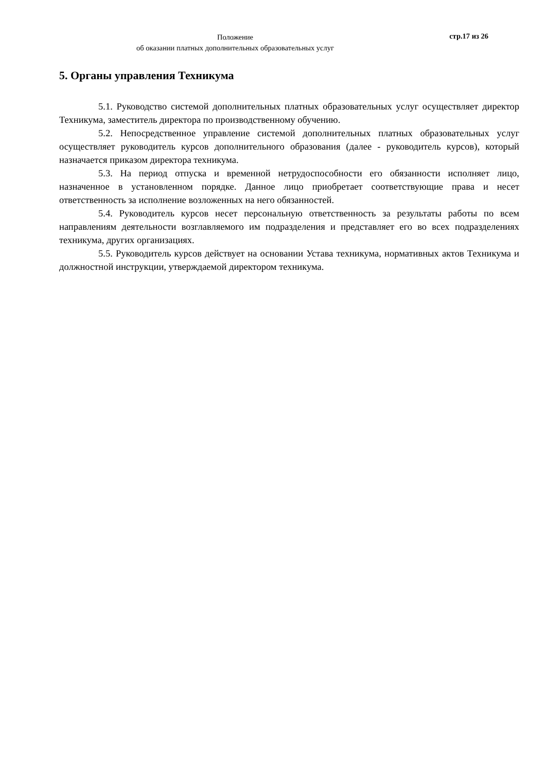Положение
об оказании платных дополнительных образовательных услуг
стр.17 из 26
5. Органы управления Техникума
5.1. Руководство системой дополнительных платных образовательных услуг осуществляет директор Техникума, заместитель директора по производственному обучению.
5.2. Непосредственное управление системой дополнительных платных образовательных услуг осуществляет руководитель курсов дополнительного образования (далее - руководитель курсов), который назначается приказом директора техникума.
5.3. На период отпуска и временной нетрудоспособности его обязанности исполняет лицо, назначенное в установленном порядке. Данное лицо приобретает соответствующие права и несет ответственность за исполнение возложенных на него обязанностей.
5.4. Руководитель курсов несет персональную ответственность за результаты работы по всем направлениям деятельности возглавляемого им подразделения и представляет его во всех подразделениях техникума, других организациях.
5.5. Руководитель курсов действует на основании Устава техникума, нормативных актов Техникума и должностной инструкции, утверждаемой директором техникума.